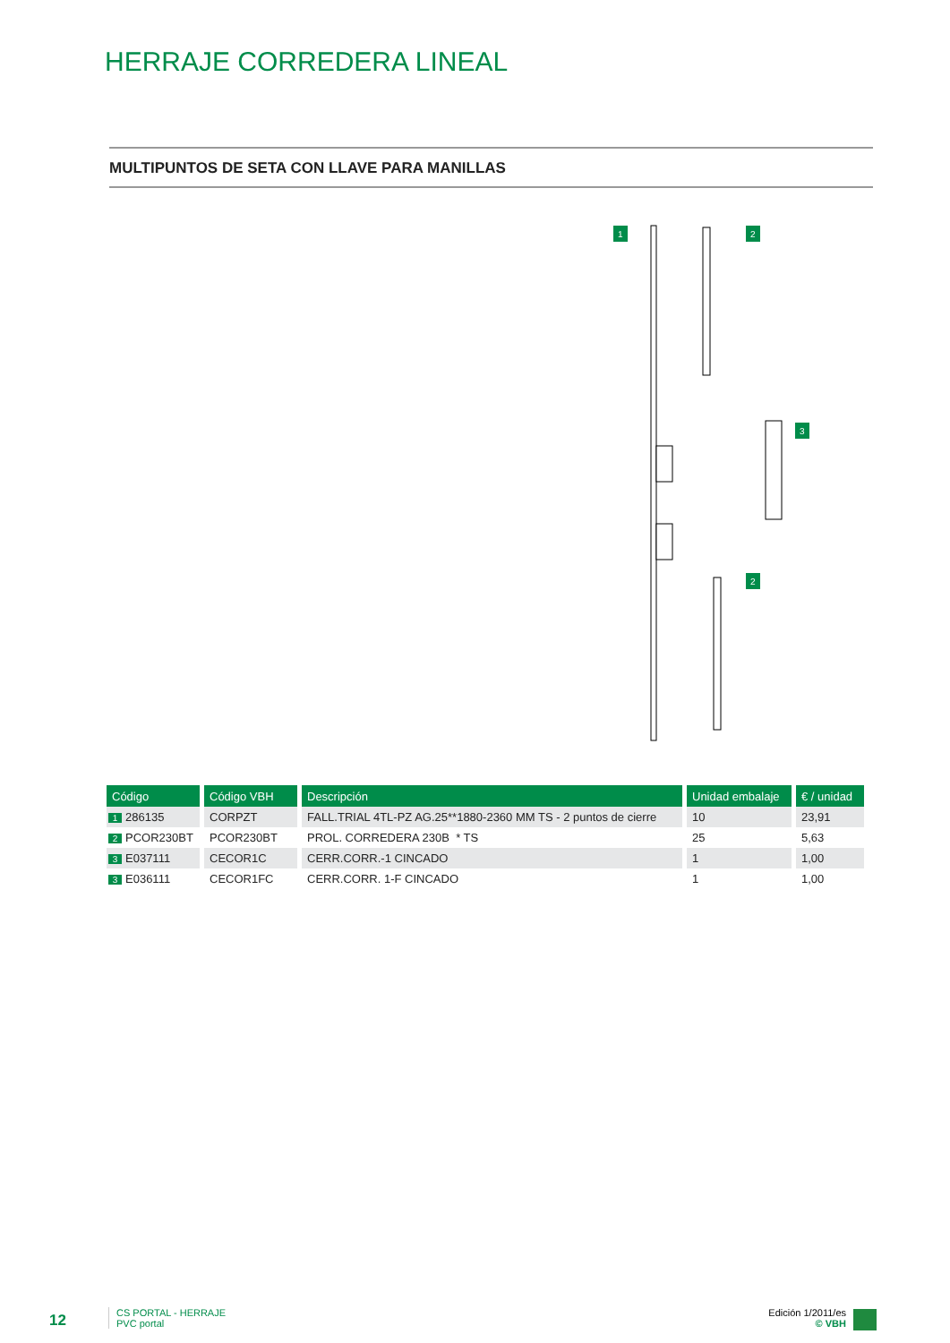HERRAJE CORREDERA LINEAL
MULTIPUNTOS DE SETA CON LLAVE PARA MANILLAS
1
2
3
2
| Código | Código VBH | Descripción | Unidad embalaje | € / unidad |
| --- | --- | --- | --- | --- |
| 1 286135 | CORPZT | FALL.TRIAL 4TL-PZ AG.25**1880-2360 MM TS - 2 puntos de cierre | 10 | 23,91 |
| 2 PCOR230BT | PCOR230BT | PROL. CORREDERA 230B * TS | 25 | 5,63 |
| 3 E037111 | CECOR1C | CERR.CORR.-1 CINCADO | 1 | 1,00 |
| 3 E036111 | CECOR1FC | CERR.CORR. 1-F CINCADO | 1 | 1,00 |
12
CS PORTAL - HERRAJE
PVC portal
Edición 1/2011/es
© VBH